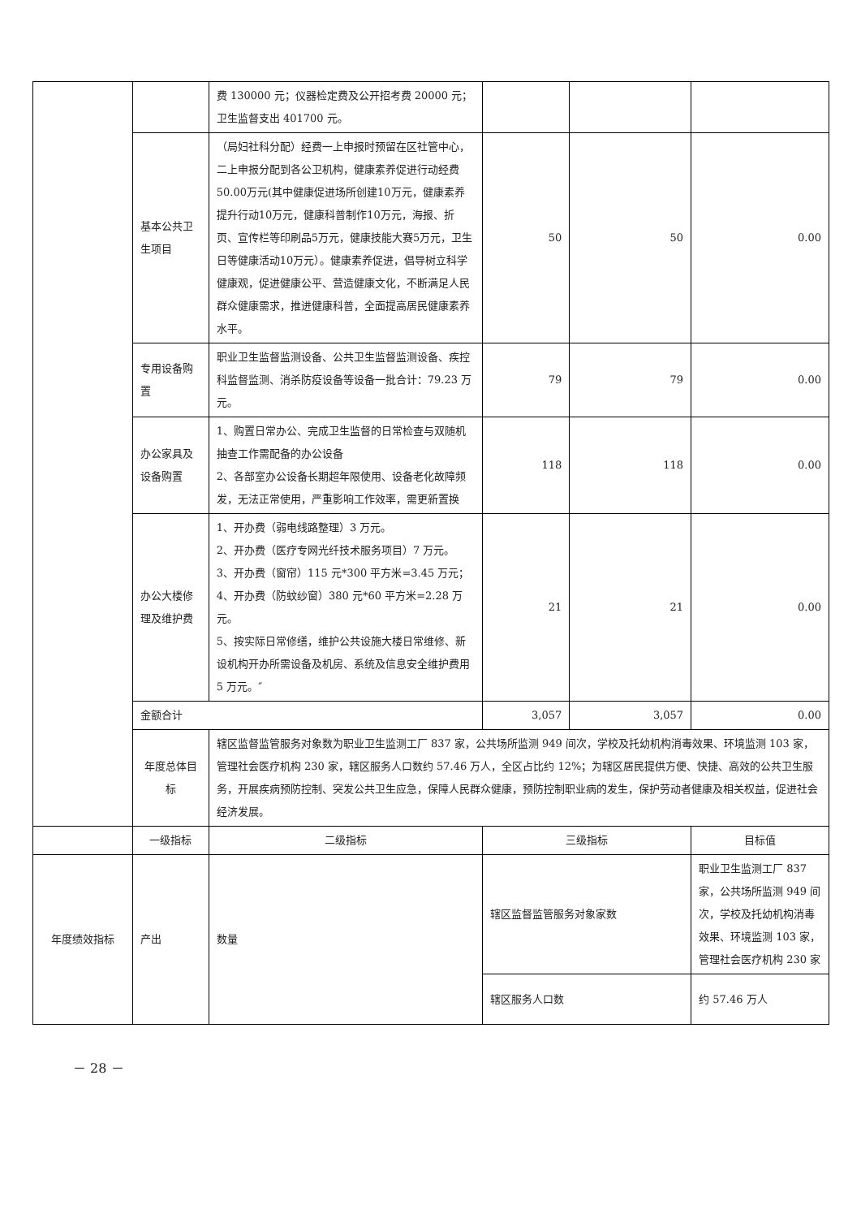| | | 费 130000 元；仪器检定费及公开招考费 20000 元；卫生监督支出 401700 元。 | | | |
| | 基本公共卫生项目 | （局妇社科分配）经费一上申报时预留在区社管中心，二上申报分配到各公卫机构，健康素养促进行动经费50.00万元(其中健康促进场所创建10万元，健康素养提升行动10万元，健康科普制作10万元，海报、折页、宣传栏等印刷品5万元，健康技能大赛5万元，卫生日等健康活动10万元）。健康素养促进，倡导树立科学健康观，促进健康公平、营造健康文化，不断满足人民群众健康需求，推进健康科普，全面提高居民健康素养水平。 | 50 | 50 | 0.00 |
| | 专用设备购置 | 职业卫生监督监测设备、公共卫生监督监测设备、疾控科监督监测、消杀防疫设备等设备一批合计：79.23 万元。 | 79 | 79 | 0.00 |
| | 办公家具及设备购置 | 1、购置日常办公、完成卫生监督的日常检查与双随机抽查工作需配备的办公设备 2、各部室办公设备长期超年限使用、设备老化故障频发，无法正常使用，严重影响工作效率，需更新置换 | 118 | 118 | 0.00 |
| | 办公大楼修理及维护费 | 1、开办费（弱电线路整理）3 万元。 2、开办费（医疗专网光纤技术服务项目）7 万元。 3、开办费（窗帘）115 元*300 平方米=3.45 万元； 4、开办费（防蚊纱窗）380 元*60 平方米=2.28 万元。 5、按实际日常修缮，维护公共设施大楼日常维修、新设机构开办所需设备及机房、系统及信息安全维护费用 5 万元。″ | 21 | 21 | 0.00 |
| | 金额合计 | | 3,057 | 3,057 | 0.00 |
| | 年度总体目标 | 辖区监督监管服务对象数为职业卫生监测工厂 837 家，公共场所监测 949 间次，学校及托幼机构消毒效果、环境监测 103 家，管理社会医疗机构 230 家，辖区服务人口数约 57.46 万人，全区占比约 12%；为辖区居民提供方便、快捷、高效的公共卫生服务，开展疾病预防控制、突发公共卫生应急，保障人民群众健康，预防控制职业病的发生，保护劳动者健康及相关权益，促进社会经济发展。 | | | |
| | 一级指标 | 二级指标 | 三级指标 | | 目标值 |
| 年度绩效指标 | 产出 | 数量 | 辖区监督监管服务对象家数 | | 职业卫生监测工厂 837 家，公共场所监测 949 间次，学校及托幼机构消毒效果、环境监测 103 家，管理社会医疗机构 230 家 |
| | | | 辖区服务人口数 | | 约 57.46 万人 |
－ 28 －